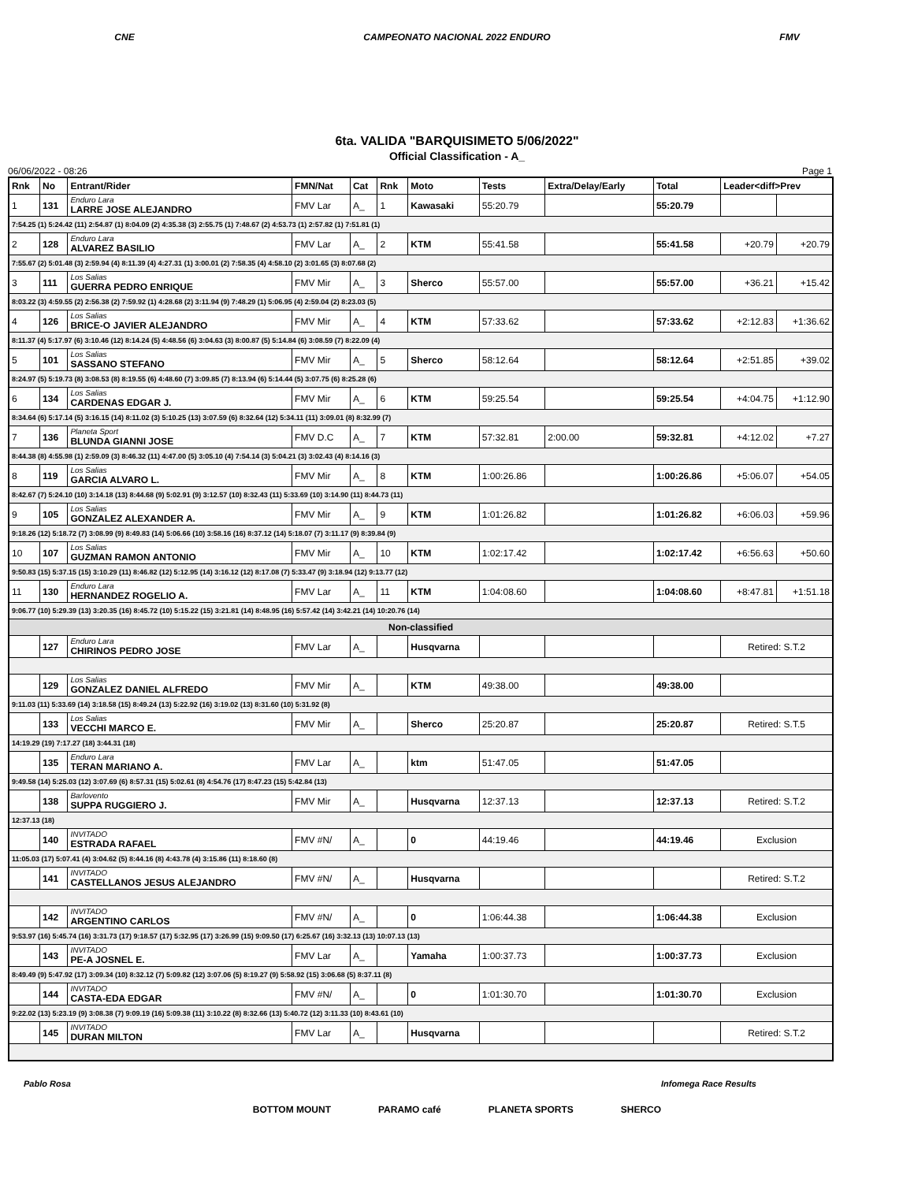CNE CAMPEONATO NACIONAL 2022 ENDURO FMV
6ta. VALIDA "BARQUISIMETO 5/06/2022"
Official Classification - A_
06/06/2022 - 08:26 Page 1
| Rnk | No | Entrant/Rider | FMN/Nat | Cat | Rnk | Moto | Tests | Extra/Delay/Early | Total | Leader<diff>Prev | |
| --- | --- | --- | --- | --- | --- | --- | --- | --- | --- | --- | --- |
| 1 | 131 | Enduro Lara LARRE JOSE ALEJANDRO | FMV Lar | A_ | 1 | Kawasaki | 55:20.79 | | 55:20.79 | | |
| 7:54.25 (1) 5:24.42 (11) 2:54.87 (1) 8:04.09 (2) 4:35.38 (3) 2:55.75 (1) 7:48.67 (2) 4:53.73 (1) 2:57.82 (1) 7:51.81 (1) | | | | | | | | | | | |
| 2 | 128 | Enduro Lara ALVAREZ BASILIO | FMV Lar | A_ | 2 | KTM | 55:41.58 | | 55:41.58 | +20.79 | +20.79 |
| 7:55.67 (2) 5:01.48 (3) 2:59.94 (4) 8:11.39 (4) 4:27.31 (1) 3:00.01 (2) 7:58.35 (4) 4:58.10 (2) 3:01.65 (3) 8:07.68 (2) | | | | | | | | | | | |
| 3 | 111 | Los Salias GUERRA PEDRO ENRIQUE | FMV Mir | A_ | 3 | Sherco | 55:57.00 | | 55:57.00 | +36.21 | +15.42 |
| 8:03.22 (3) 4:59.55 (2) 2:56.38 (2) 7:59.92 (1) 4:28.68 (2) 3:11.94 (9) 7:48.29 (1) 5:06.95 (4) 2:59.04 (2) 8:23.03 (5) | | | | | | | | | | | |
| 4 | 126 | Los Salias BRICE-O JAVIER ALEJANDRO | FMV Mir | A_ | 4 | KTM | 57:33.62 | | 57:33.62 | +2:12.83 | +1:36.62 |
| 8:11.37 (4) 5:17.97 (6) 3:10.46 (12) 8:14.24 (5) 4:48.56 (6) 3:04.63 (3) 8:00.87 (5) 5:14.84 (6) 3:08.59 (7) 8:22.09 (4) | | | | | | | | | | | |
| 5 | 101 | Los Salias SASSANO STEFANO | FMV Mir | A_ | 5 | Sherco | 58:12.64 | | 58:12.64 | +2:51.85 | +39.02 |
| 8:24.97 (5) 5:19.73 (8) 3:08.53 (8) 8:19.55 (6) 4:48.60 (7) 3:09.85 (7) 8:13.94 (6) 5:14.44 (5) 3:07.75 (6) 8:25.28 (6) | | | | | | | | | | | |
| 6 | 134 | Los Salias CARDENAS EDGAR J. | FMV Mir | A_ | 6 | KTM | 59:25.54 | | 59:25.54 | +4:04.75 | +1:12.90 |
| 8:34.64 (6) 5:17.14 (5) 3:16.15 (14) 8:11.02 (3) 5:10.25 (13) 3:07.59 (6) 8:32.64 (12) 5:34.11 (11) 3:09.01 (8) 8:32.99 (7) | | | | | | | | | | | |
| 7 | 136 | Planeta Sport BLUNDA GIANNI JOSE | FMV D.C | A_ | 7 | KTM | 57:32.81 | 2:00.00 | 59:32.81 | +4:12.02 | +7.27 |
| 8:44.38 (8) 4:55.98 (1) 2:59.09 (3) 8:46.32 (11) 4:47.00 (5) 3:05.10 (4) 7:54.14 (3) 5:04.21 (3) 3:02.43 (4) 8:14.16 (3) | | | | | | | | | | | |
| 8 | 119 | Los Salias GARCIA ALVARO L. | FMV Mir | A_ | 8 | KTM | 1:00:26.86 | | 1:00:26.86 | +5:06.07 | +54.05 |
| 8:42.67 (7) 5:24.10 (10) 3:14.18 (13) 8:44.68 (9) 5:02.91 (9) 3:12.57 (10) 8:32.43 (11) 5:33.69 (10) 3:14.90 (11) 8:44.73 (11) | | | | | | | | | | | |
| 9 | 105 | Los Salias GONZALEZ ALEXANDER A. | FMV Mir | A_ | 9 | KTM | 1:01:26.82 | | 1:01:26.82 | +6:06.03 | +59.96 |
| 9:18.26 (12) 5:18.72 (7) 3:08.99 (9) 8:49.83 (14) 5:06.66 (10) 3:58.16 (16) 8:37.12 (14) 5:18.07 (7) 3:11.17 (9) 8:39.84 (9) | | | | | | | | | | | |
| 10 | 107 | Los Salias GUZMAN RAMON ANTONIO | FMV Mir | A_ | 10 | KTM | 1:02:17.42 | | 1:02:17.42 | +6:56.63 | +50.60 |
| 9:50.83 (15) 5:37.15 (15) 3:10.29 (11) 8:46.82 (12) 5:12.95 (14) 3:16.12 (12) 8:17.08 (7) 5:33.47 (9) 3:18.94 (12) 9:13.77 (12) | | | | | | | | | | | |
| 11 | 130 | Enduro Lara HERNANDEZ ROGELIO A. | FMV Lar | A_ | 11 | KTM | 1:04:08.60 | | 1:04:08.60 | +8:47.81 | +1:51.18 |
| 9:06.77 (10) 5:29.39 (13) 3:20.35 (16) 8:45.72 (10) 5:15.22 (15) 3:21.81 (14) 8:48.95 (16) 5:57.42 (14) 3:42.21 (14) 10:20.76 (14) | | | | | | | | | | | |
| Non-classified | | | | | | | | | | | |
| | 127 | Enduro Lara CHIRINOS PEDRO JOSE | FMV Lar | A_ | | Husqvarna | | | | Retired: S.T.2 | |
| | 129 | Los Salias GONZALEZ DANIEL ALFREDO | FMV Mir | A_ | | KTM | 49:38.00 | | 49:38.00 | | |
| 9:11.03 (11) 5:33.69 (14) 3:18.58 (15) 8:49.24 (13) 5:22.92 (16) 3:19.02 (13) 8:31.60 (10) 5:31.92 (8) | | | | | | | | | | | |
| | 133 | Los Salias VECCHI MARCO E. | FMV Mir | A_ | | Sherco | 25:20.87 | | 25:20.87 | Retired: S.T.5 | |
| 14:19.29 (19) 7:17.27 (18) 3:44.31 (18) | | | | | | | | | | | |
| | 135 | Enduro Lara TERAN MARIANO A. | FMV Lar | A_ | | ktm | 51:47.05 | | 51:47.05 | | |
| 9:49.58 (14) 5:25.03 (12) 3:07.69 (6) 8:57.31 (15) 5:02.61 (8) 4:54.76 (17) 8:47.23 (15) 5:42.84 (13) | | | | | | | | | | | |
| | 138 | Barlovento SUPPA RUGGIERO J. | FMV Mir | A_ | | Husqvarna | 12:37.13 | | 12:37.13 | Retired: S.T.2 | |
| 12:37.13 (18) | | | | | | | | | | | |
| | 140 | INVITADO ESTRADA RAFAEL | FMV #N/ | A_ | | 0 | 44:19.46 | | 44:19.46 | Exclusion | |
| 11:05.03 (17) 5:07.41 (4) 3:04.62 (5) 8:44.16 (8) 4:43.78 (4) 3:15.86 (11) 8:18.60 (8) | | | | | | | | | | | |
| | 141 | INVITADO CASTELLANOS JESUS ALEJANDRO | FMV #N/ | A_ | | Husqvarna | | | | Retired: S.T.2 | |
| | 142 | INVITADO ARGENTINO CARLOS | FMV #N/ | A_ | | 0 | 1:06:44.38 | | 1:06:44.38 | Exclusion | |
| 9:53.97 (16) 5:45.74 (16) 3:31.73 (17) 9:18.57 (17) 5:32.95 (17) 3:26.99 (15) 9:09.50 (17) 6:25.67 (16) 3:32.13 (13) 10:07.13 (13) | | | | | | | | | | | |
| | 143 | INVITADO PE-A JOSNEL E. | FMV Lar | A_ | | Yamaha | 1:00:37.73 | | 1:00:37.73 | Exclusion | |
| 8:49.49 (9) 5:47.92 (17) 3:09.34 (10) 8:32.12 (7) 5:09.82 (12) 3:07.06 (5) 8:19.27 (9) 5:58.92 (15) 3:06.68 (5) 8:37.11 (8) | | | | | | | | | | | |
| | 144 | INVITADO CASTA-EDA EDGAR | FMV #N/ | A_ | | 0 | 1:01:30.70 | | 1:01:30.70 | Exclusion | |
| 9:22.02 (13) 5:23.19 (9) 3:08.38 (7) 9:09.19 (16) 5:09.38 (11) 3:10.22 (8) 8:32.66 (13) 5:40.72 (12) 3:11.33 (10) 8:43.61 (10) | | | | | | | | | | | |
| | 145 | INVITADO DURAN MILTON | FMV Lar | A_ | | Husqvarna | | | | Retired: S.T.2 | |
Pablo Rosa Infomega Race Results
BOTTOM MOUNT PARAMO café PLANETA SPORTS SHERCO